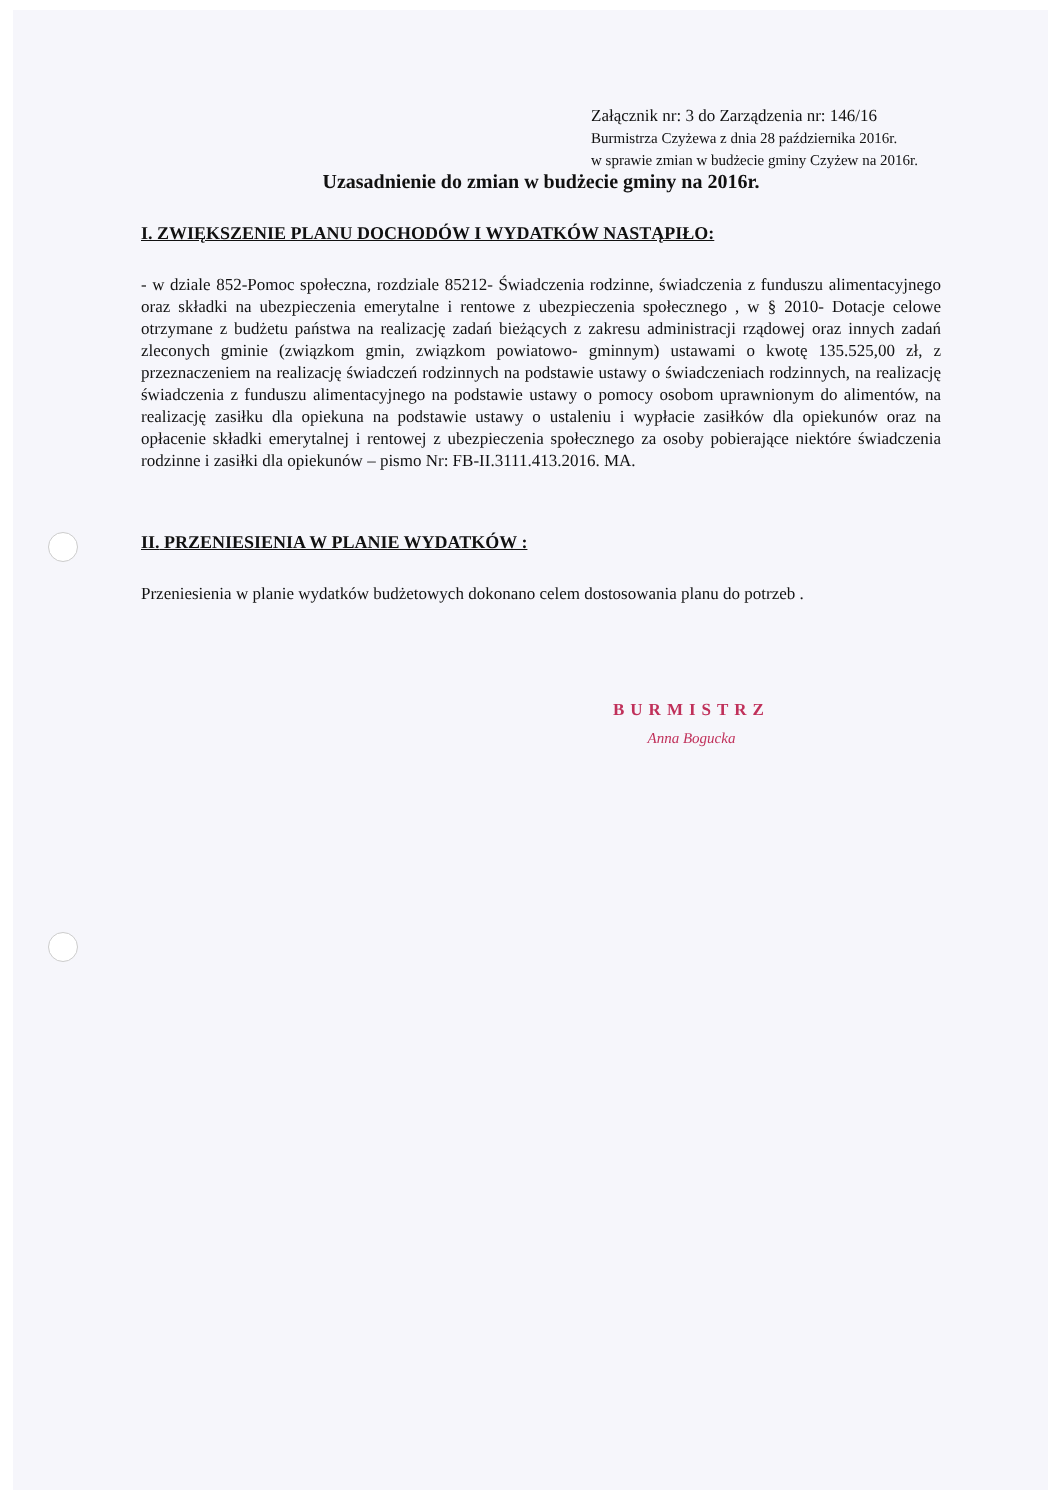Załącznik nr: 3 do Zarządzenia nr: 146/16
Burmistrza Czyżewa z dnia 28 października 2016r.
w sprawie zmian w budżecie gminy Czyżew na 2016r.
Uzasadnienie do zmian w budżecie gminy na 2016r.
I. ZWIĘKSZENIE PLANU DOCHODÓW I WYDATKÓW NASTĄPIŁO:
- w dziale 852-Pomoc społeczna, rozdziale 85212- Świadczenia rodzinne, świadczenia z funduszu alimentacyjnego oraz składki na ubezpieczenia emerytalne i rentowe z ubezpieczenia społecznego , w § 2010- Dotacje celowe otrzymane z budżetu państwa na realizację zadań bieżących z zakresu administracji rządowej oraz innych zadań zleconych gminie (związkom gmin, związkom powiatowo- gminnym) ustawami o kwotę 135.525,00 zł, z przeznaczeniem na realizację świadczeń rodzinnych na podstawie ustawy o świadczeniach rodzinnych, na realizację świadczenia z funduszu alimentacyjnego na podstawie ustawy o pomocy osobom uprawnionym do alimentów, na realizację zasiłku dla opiekuna na podstawie ustawy o ustaleniu i wypłacie zasiłków dla opiekunów oraz na opłacenie składki emerytalnej i rentowej z ubezpieczenia społecznego za osoby pobierające niektóre świadczenia rodzinne i zasiłki dla opiekunów – pismo Nr: FB-II.3111.413.2016. MA.
II. PRZENIESIENIA W PLANIE WYDATKÓW :
Przeniesienia w planie wydatków budżetowych dokonano celem dostosowania planu do potrzeb .
BURMISTRZ
Anna Bogucka